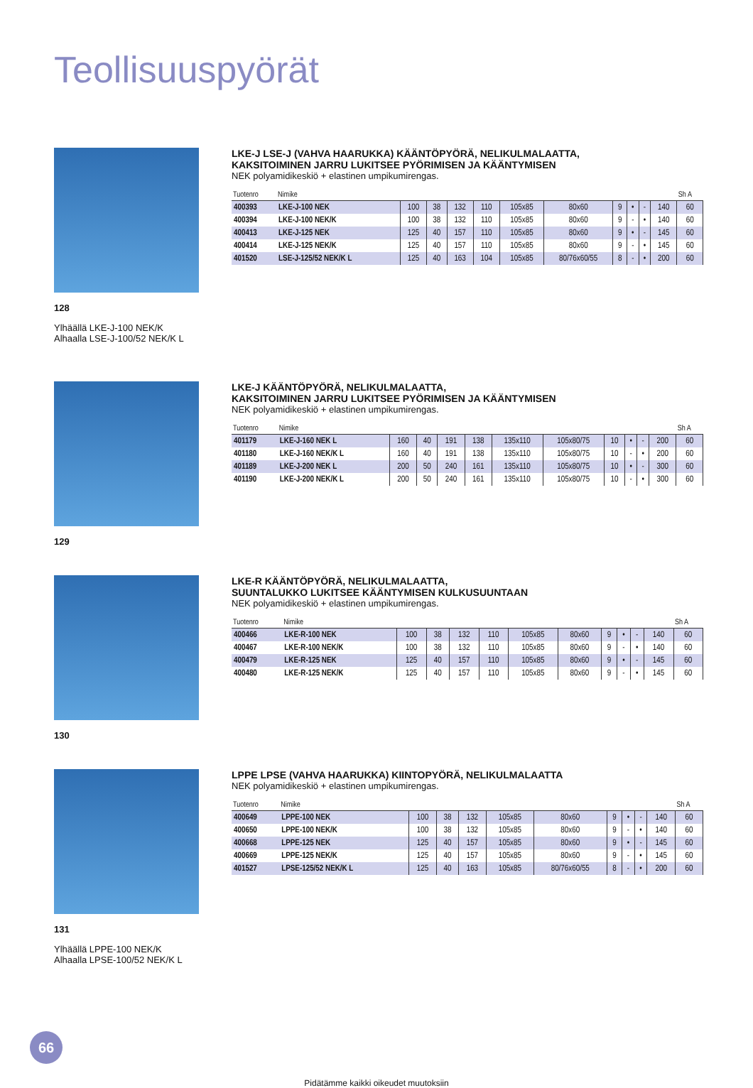Teollisuuspyörät
128
Ylhäällä LKE-J-100 NEK/K
Alhaalla LSE-J-100/52 NEK/K L
LKE-J LSE-J (VAHVA HAARUKKA) KÄÄNTÖPYÖRÄ, NELIKULMALAATTA,
KAKSITOIMINEN JARRU LUKITSEE PYÖRIMISEN JA KÄÄNTYMISEN
NEK polyamidikeskiö + elastinen umpikumirengas.
| Tuotenro | Nimike | | | | | | | | | | | Sh A |
| --- | --- | --- | --- | --- | --- | --- | --- | --- | --- | --- | --- | --- |
| 400393 | LKE-J-100 NEK | 100 | 38 | 132 | 110 | 105x85 | 80x60 | 9 | • | - | 140 | 60 |
| 400394 | LKE-J-100 NEK/K | 100 | 38 | 132 | 110 | 105x85 | 80x60 | 9 | - | • | 140 | 60 |
| 400413 | LKE-J-125 NEK | 125 | 40 | 157 | 110 | 105x85 | 80x60 | 9 | • | - | 145 | 60 |
| 400414 | LKE-J-125 NEK/K | 125 | 40 | 157 | 110 | 105x85 | 80x60 | 9 | - | • | 145 | 60 |
| 401520 | LSE-J-125/52 NEK/K L | 125 | 40 | 163 | 104 | 105x85 | 80/76x60/55 | 8 | - | • | 200 | 60 |
129
LKE-J KÄÄNTÖPYÖRÄ, NELIKULMALAATTA,
KAKSITOIMINEN JARRU LUKITSEE PYÖRIMISEN JA KÄÄNTYMISEN
NEK polyamidikeskiö + elastinen umpikumirengas.
| Tuotenro | Nimike | | | | | | | | | | | Sh A |
| --- | --- | --- | --- | --- | --- | --- | --- | --- | --- | --- | --- | --- |
| 401179 | LKE-J-160 NEK L | 160 | 40 | 191 | 138 | 135x110 | 105x80/75 | 10 | • | - | 200 | 60 |
| 401180 | LKE-J-160 NEK/K L | 160 | 40 | 191 | 138 | 135x110 | 105x80/75 | 10 | - | • | 200 | 60 |
| 401189 | LKE-J-200 NEK L | 200 | 50 | 240 | 161 | 135x110 | 105x80/75 | 10 | • | - | 300 | 60 |
| 401190 | LKE-J-200 NEK/K L | 200 | 50 | 240 | 161 | 135x110 | 105x80/75 | 10 | - | • | 300 | 60 |
130
LKE-R KÄÄNTÖPYÖRÄ, NELIKULMALAATTA,
SUUNTALUKKO LUKITSEE KÄÄNTYMISEN KULKUSUUNTAAN
NEK polyamidikeskiö + elastinen umpikumirengas.
| Tuotenro | Nimike | | | | | | | | | | | Sh A |
| --- | --- | --- | --- | --- | --- | --- | --- | --- | --- | --- | --- | --- |
| 400466 | LKE-R-100 NEK | 100 | 38 | 132 | 110 | 105x85 | 80x60 | 9 | • | - | 140 | 60 |
| 400467 | LKE-R-100 NEK/K | 100 | 38 | 132 | 110 | 105x85 | 80x60 | 9 | - | • | 140 | 60 |
| 400479 | LKE-R-125 NEK | 125 | 40 | 157 | 110 | 105x85 | 80x60 | 9 | • | - | 145 | 60 |
| 400480 | LKE-R-125 NEK/K | 125 | 40 | 157 | 110 | 105x85 | 80x60 | 9 | - | • | 145 | 60 |
131
Ylhäällä LPPE-100 NEK/K
Alhaalla LPSE-100/52 NEK/K L
LPPE LPSE (VAHVA HAARUKKA) KIINTOPYÖRÄ, NELIKULMALAATTA
NEK polyamidikeskiö + elastinen umpikumirengas.
| Tuotenro | Nimike | | | | | | | | | | Sh A |
| --- | --- | --- | --- | --- | --- | --- | --- | --- | --- | --- | --- |
| 400649 | LPPE-100 NEK | 100 | 38 | 132 | 105x85 | 80x60 | 9 | • | - | 140 | 60 |
| 400650 | LPPE-100 NEK/K | 100 | 38 | 132 | 105x85 | 80x60 | 9 | - | • | 140 | 60 |
| 400668 | LPPE-125 NEK | 125 | 40 | 157 | 105x85 | 80x60 | 9 | • | - | 145 | 60 |
| 400669 | LPPE-125 NEK/K | 125 | 40 | 157 | 105x85 | 80x60 | 9 | - | • | 145 | 60 |
| 401527 | LPSE-125/52 NEK/K L | 125 | 40 | 163 | 105x85 | 80/76x60/55 | 8 | - | • | 200 | 60 |
66
Pidätämme kaikki oikeudet muutoksiin